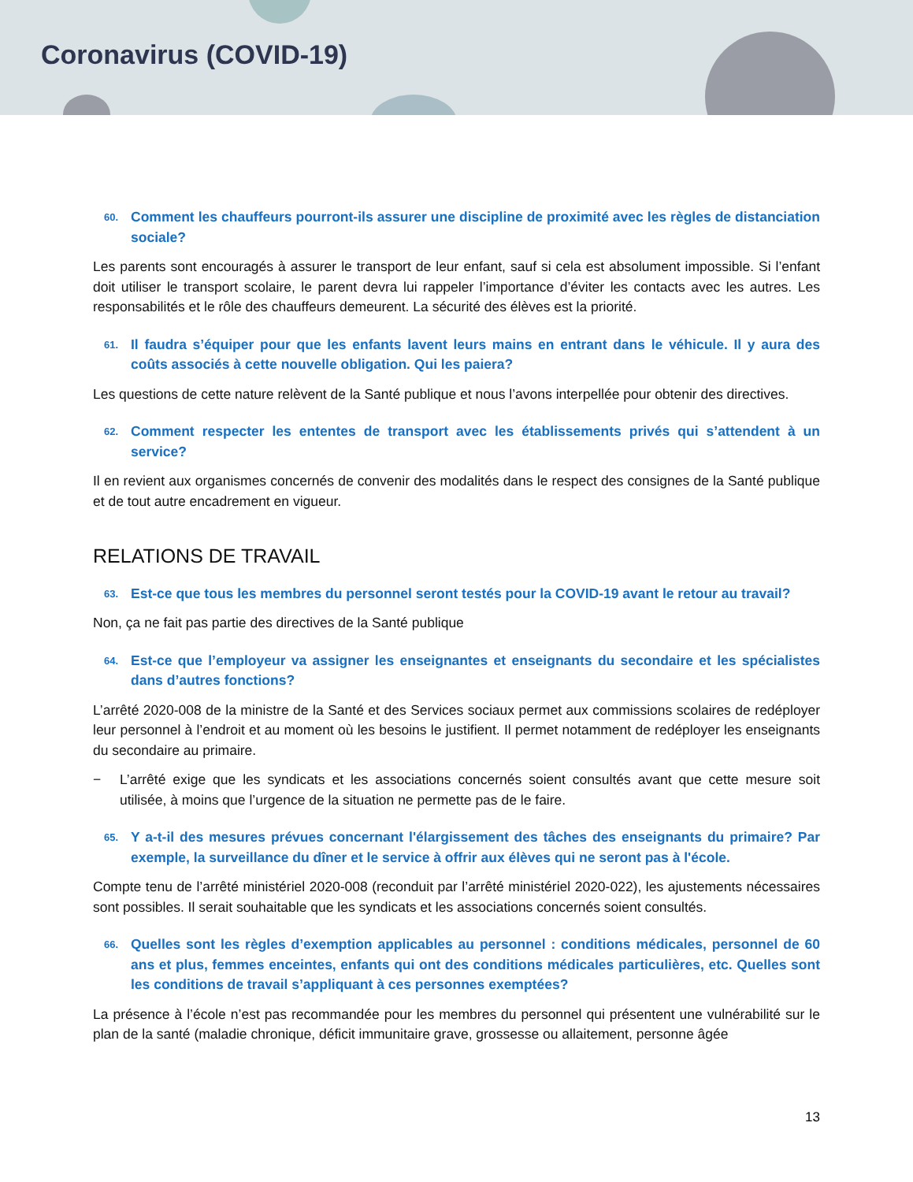Coronavirus (COVID-19)
60. Comment les chauffeurs pourront-ils assurer une discipline de proximité avec les règles de distanciation sociale?
Les parents sont encouragés à assurer le transport de leur enfant, sauf si cela est absolument impossible. Si l’enfant doit utiliser le transport scolaire, le parent devra lui rappeler l’importance d’éviter les contacts avec les autres. Les responsabilités et le rôle des chauffeurs demeurent. La sécurité des élèves est la priorité.
61. Il faudra s’équiper pour que les enfants lavent leurs mains en entrant dans le véhicule. Il y aura des coûts associés à cette nouvelle obligation. Qui les paiera?
Les questions de cette nature relèvent de la Santé publique et nous l’avons interpellée pour obtenir des directives.
62. Comment respecter les ententes de transport avec les établissements privés qui s’attendent à un service?
Il en revient aux organismes concernés de convenir des modalités dans le respect des consignes de la Santé publique et de tout autre encadrement en vigueur.
RELATIONS DE TRAVAIL
63. Est-ce que tous les membres du personnel seront testés pour la COVID-19 avant le retour au travail?
Non, ça ne fait pas partie des directives de la Santé publique
64. Est-ce que l’employeur va assigner les enseignantes et enseignants du secondaire et les spécialistes dans d’autres fonctions?
L’arrêté 2020-008 de la ministre de la Santé et des Services sociaux permet aux commissions scolaires de redéployer leur personnel à l’endroit et au moment où les besoins le justifient. Il permet notamment de redéployer les enseignants du secondaire au primaire.
− L’arrêté exige que les syndicats et les associations concernés soient consultés avant que cette mesure soit utilisée, à moins que l’urgence de la situation ne permette pas de le faire.
65. Y a-t-il des mesures prévues concernant l'élargissement des tâches des enseignants du primaire? Par exemple, la surveillance du dîner et le service à offrir aux élèves qui ne seront pas à l'école.
Compte tenu de l’arrêté ministériel 2020-008 (reconduit par l’arrêté ministériel 2020-022), les ajustements nécessaires sont possibles. Il serait souhaitable que les syndicats et les associations concernés soient consultés.
66. Quelles sont les règles d’exemption applicables au personnel : conditions médicales, personnel de 60 ans et plus, femmes enceintes, enfants qui ont des conditions médicales particulières, etc. Quelles sont les conditions de travail s’appliquant à ces personnes exemptées?
La présence à l’école n’est pas recommandée pour les membres du personnel qui présentent une vulnérabilité sur le plan de la santé (maladie chronique, déficit immunitaire grave, grossesse ou allaitement, personne âgée
13